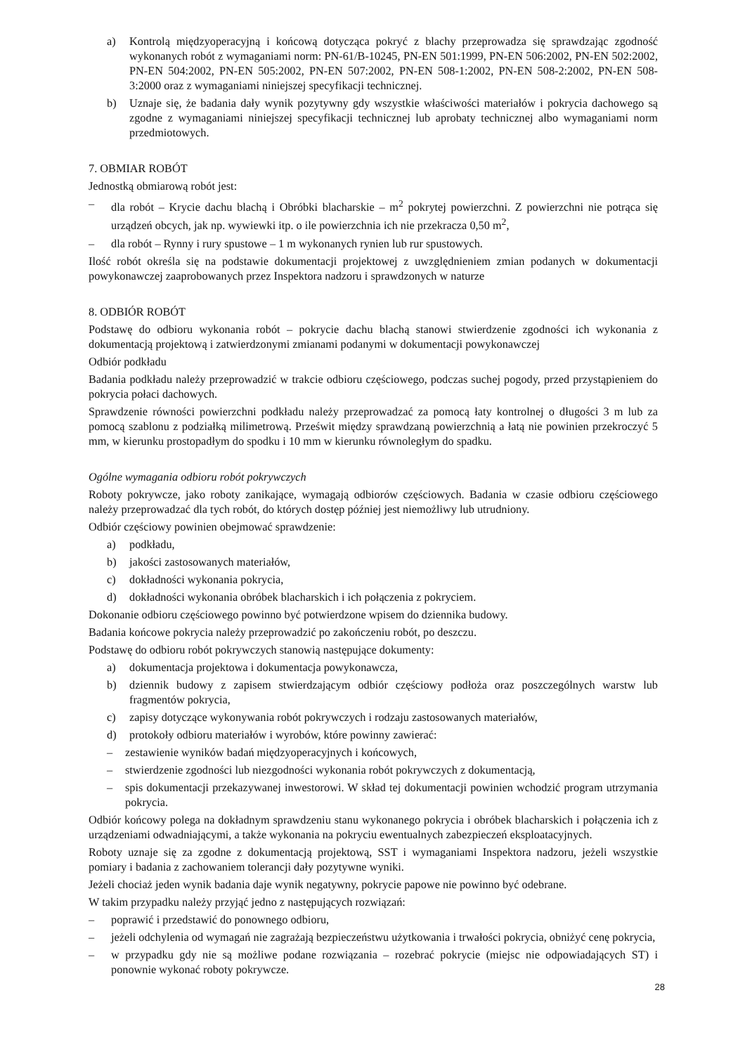a) Kontrolą międzyoperacyjną i końcową dotycząca pokryć z blachy przeprowadza się sprawdzając zgodność wykonanych robót z wymaganiami norm: PN-61/B-10245, PN-EN 501:1999, PN-EN 506:2002, PN-EN 502:2002, PN-EN 504:2002, PN-EN 505:2002, PN-EN 507:2002, PN-EN 508-1:2002, PN-EN 508-2:2002, PN-EN 508-3:2000 oraz z wymaganiami niniejszej specyfikacji technicznej.
b) Uznaje się, że badania dały wynik pozytywny gdy wszystkie właściwości materiałów i pokrycia dachowego są zgodne z wymaganiami niniejszej specyfikacji technicznej lub aprobaty technicznej albo wymaganiami norm przedmiotowych.
7. OBMIAR ROBÓT
Jednostką obmiarową robót jest:
– dla robót – Krycie dachu blachą i Obróbki blacharskie – m<sup>2</sup> pokrytej powierzchni. Z powierzchni nie potrąca się urządzeń obcych, jak np. wywiewki itp. o ile powierzchnia ich nie przekracza 0,50 m<sup>2</sup>,
– dla robót – Rynny i rury spustowe – 1 m wykonanych rynien lub rur spustowych.
Ilość robót określa się na podstawie dokumentacji projektowej z uwzględnieniem zmian podanych w dokumentacji powykonawczej zaaprobowanych przez Inspektora nadzoru i sprawdzonych w naturze
8. ODBIÓR ROBÓT
Podstawę do odbioru wykonania robót – pokrycie dachu blachą stanowi stwierdzenie zgodności ich wykonania z dokumentacją projektową i zatwierdzonymi zmianami podanymi w dokumentacji powykonawczej
Odbiór podkładu
Badania podkładu należy przeprowadzić w trakcie odbioru częściowego, podczas suchej pogody, przed przystąpieniem do pokrycia połaci dachowych.
Sprawdzenie równości powierzchni podkładu należy przeprowadzać za pomocą łaty kontrolnej o długości 3 m lub za pomocą szablonu z podziałką milimetrową. Prześwit między sprawdzaną powierzchnią a łatą nie powinien przekroczyć 5 mm, w kierunku prostopadłym do spodku i 10 mm w kierunku równoległym do spadku.
Ogólne wymagania odbioru robót pokrywczych
Roboty pokrywcze, jako roboty zanikające, wymagają odbiorów częściowych. Badania w czasie odbioru częściowego należy przeprowadzać dla tych robót, do których dostęp później jest niemożliwy lub utrudniony.
Odbiór częściowy powinien obejmować sprawdzenie:
a) podkładu,
b) jakości zastosowanych materiałów,
c) dokładności wykonania pokrycia,
d) dokładności wykonania obróbek blacharskich i ich połączenia z pokryciem.
Dokonanie odbioru częściowego powinno być potwierdzone wpisem do dziennika budowy.
Badania końcowe pokrycia należy przeprowadzić po zakończeniu robót, po deszczu.
Podstawę do odbioru robót pokrywczych stanowią następujące dokumenty:
a) dokumentacja projektowa i dokumentacja powykonawcza,
b) dziennik budowy z zapisem stwierdzającym odbiór częściowy podłoża oraz poszczególnych warstw lub fragmentów pokrycia,
c) zapisy dotyczące wykonywania robót pokrywczych i rodzaju zastosowanych materiałów,
d) protokoły odbioru materiałów i wyrobów, które powinny zawierać:
– zestawienie wyników badań międzyoperacyjnych i końcowych,
– stwierdzenie zgodności lub niezgodności wykonania robót pokrywczych z dokumentacją,
– spis dokumentacji przekazywanej inwestorowi. W skład tej dokumentacji powinien wchodzić program utrzymania pokrycia.
Odbiór końcowy polega na dokładnym sprawdzeniu stanu wykonanego pokrycia i obróbek blacharskich i połączenia ich z urządzeniami odwadniającymi, a także wykonania na pokryciu ewentualnych zabezpieczeń eksploatacyjnych.
Roboty uznaje się za zgodne z dokumentacją projektową, SST i wymaganiami Inspektora nadzoru, jeżeli wszystkie pomiary i badania z zachowaniem tolerancji dały pozytywne wyniki.
Jeżeli chociaż jeden wynik badania daje wynik negatywny, pokrycie papowe nie powinno być odebrane.
W takim przypadku należy przyjąć jedno z następujących rozwiązań:
– poprawić i przedstawić do ponownego odbioru,
– jeżeli odchylenia od wymagań nie zagrażają bezpieczeństwu użytkowania i trwałości pokrycia, obniżyć cenę pokrycia,
– w przypadku gdy nie są możliwe podane rozwiązania – rozebrać pokrycie (miejsc nie odpowiadających ST) i ponownie wykonać roboty pokrywcze.
28